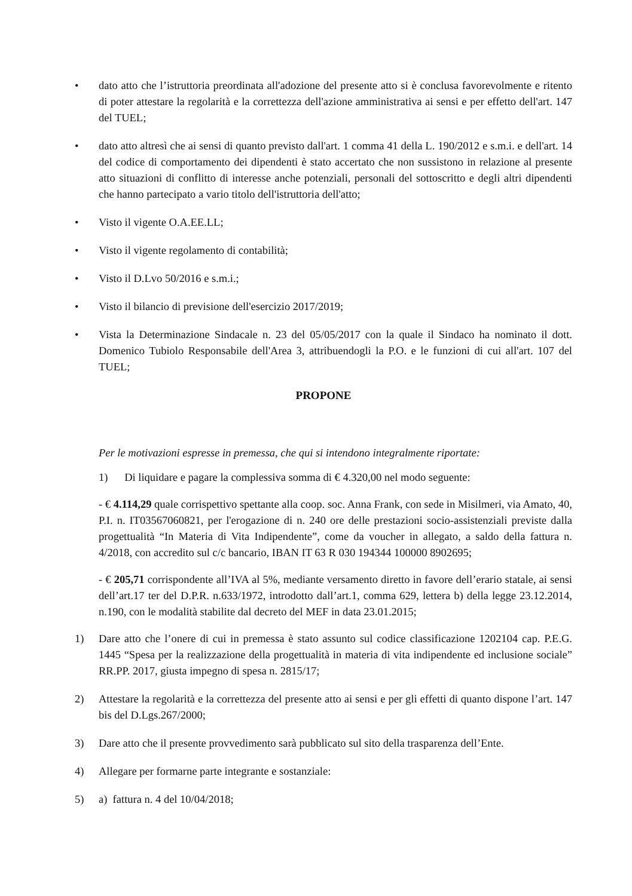• dato atto che l’istruttoria preordinata all'adozione del presente atto si è conclusa favorevolmente e ritento di poter attestare la regolarità e la correttezza dell'azione amministrativa ai sensi e per effetto dell'art. 147 del TUEL;
• dato atto altresì che ai sensi di quanto previsto dall'art. 1 comma 41 della L. 190/2012 e s.m.i. e dell'art. 14 del codice di comportamento dei dipendenti è stato accertato che non sussistono in relazione al presente atto situazioni di conflitto di interesse anche potenziali, personali del sottoscritto e degli altri dipendenti che hanno partecipato a vario titolo dell'istruttoria dell'atto;
• Visto il vigente O.A.EE.LL;
• Visto il vigente regolamento di contabilità;
• Visto il D.Lvo 50/2016 e s.m.i.;
• Visto il bilancio di previsione dell'esercizio 2017/2019;
• Vista la Determinazione Sindacale n. 23 del 05/05/2017 con la quale il Sindaco ha nominato il dott. Domenico Tubiolo Responsabile dell'Area 3, attribuendogli la P.O. e le funzioni di cui all'art. 107 del TUEL;
PROPONE
Per le motivazioni espresse in premessa, che qui si intendono integralmente riportate:
1) Di liquidare e pagare la complessiva somma di € 4.320,00 nel modo seguente:
- € 4.114,29 quale corrispettivo spettante alla coop. soc. Anna Frank, con sede in Misilmeri, via Amato, 40, P.I. n. IT03567060821, per l'erogazione di n. 240 ore delle prestazioni socio-assistenziali previste dalla progettualità “In Materia di Vita Indipendente”, come da voucher in allegato, a saldo della fattura n. 4/2018, con accredito sul c/c bancario, IBAN IT 63 R 030 194344 100000 8902695;
- € 205,71 corrispondente all’IVA al 5%, mediante versamento diretto in favore dell’erario statale, ai sensi dell’art.17 ter del D.P.R. n.633/1972, introdotto dall’art.1, comma 629, lettera b) della legge 23.12.2014, n.190, con le modalità stabilite dal decreto del MEF in data 23.01.2015;
1) Dare atto che l’onere di cui in premessa è stato assunto sul codice classificazione 1202104 cap. P.E.G. 1445 “Spesa per la realizzazione della progettualità in materia di vita indipendente ed inclusione sociale” RR.PP. 2017, giusta impegno di spesa n. 2815/17;
2) Attestare la regolarità e la correttezza del presente atto ai sensi e per gli effetti di quanto dispone l’art. 147 bis del D.Lgs.267/2000;
3) Dare atto che il presente provvedimento sarà pubblicato sul sito della trasparenza dell’Ente.
4) Allegare per formarne parte integrante e sostanziale:
5) a) fattura n. 4 del 10/04/2018;